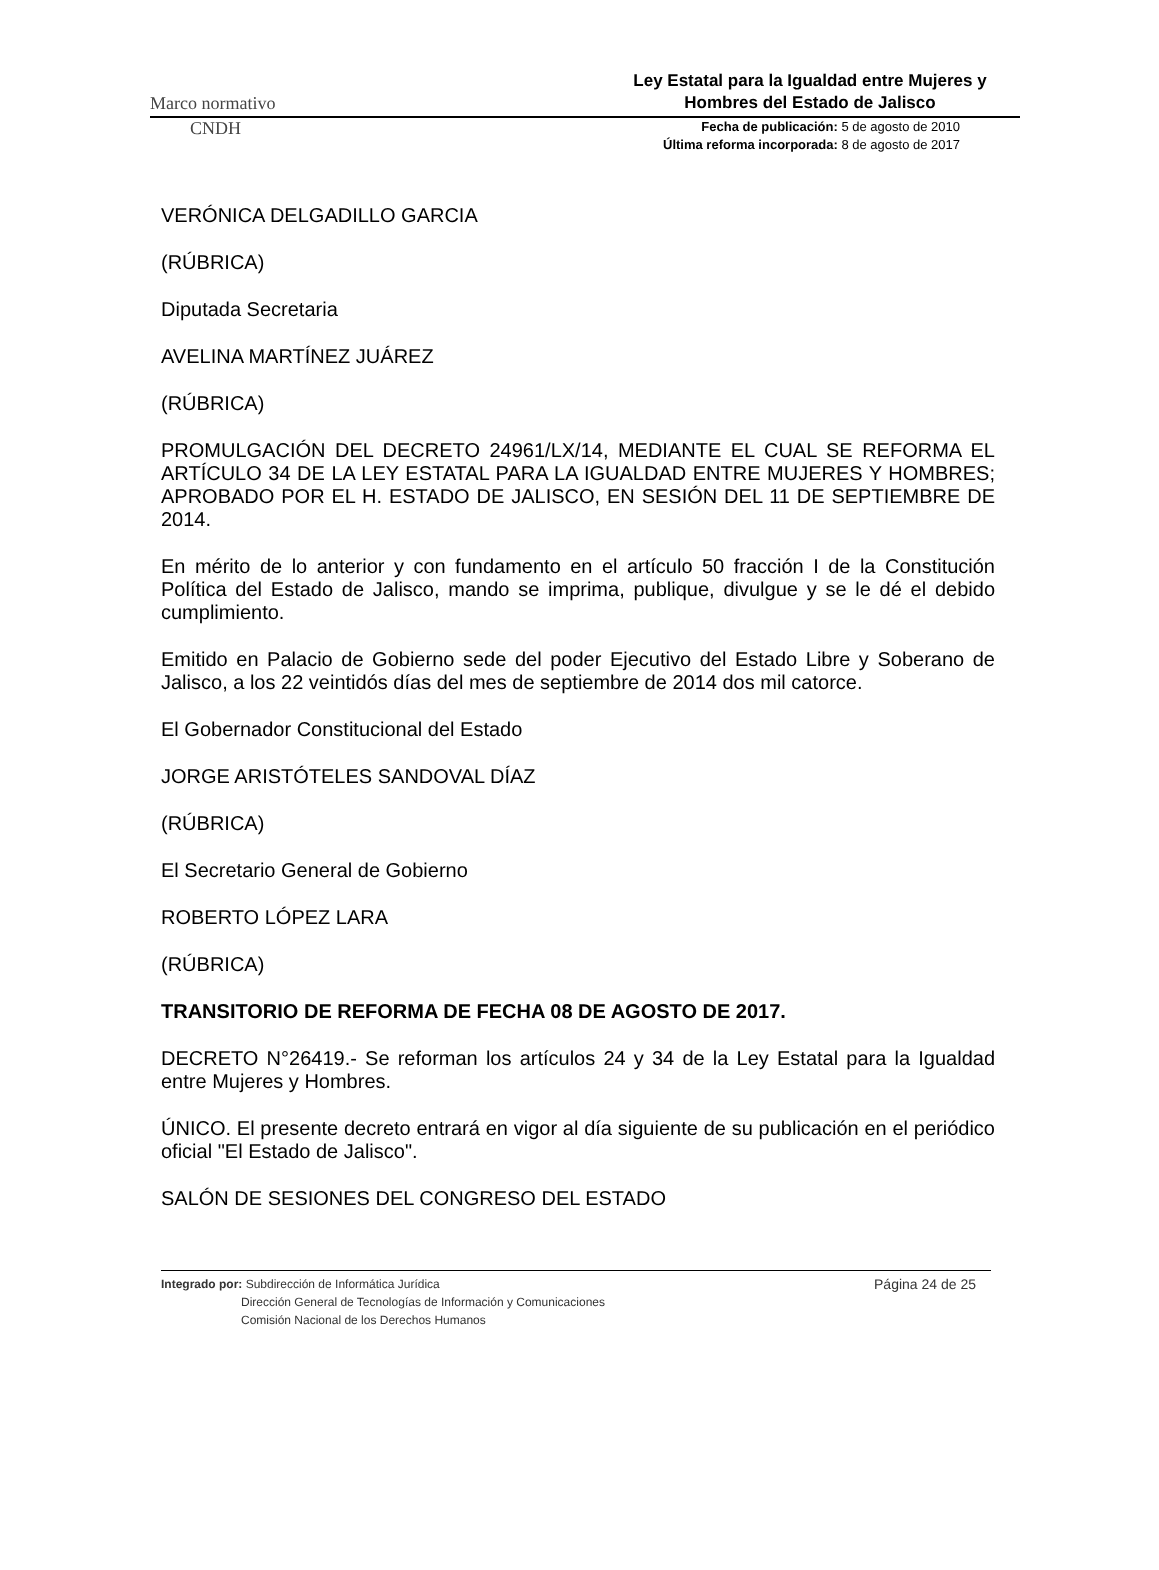Marco normativo Ley Estatal para la Igualdad entre Mujeres y Hombres del Estado de Jalisco
CNDH Fecha de publicación: 5 de agosto de 2010
Última reforma incorporada: 8 de agosto de 2017
VERÓNICA DELGADILLO GARCIA
(RÚBRICA)
Diputada Secretaria
AVELINA MARTÍNEZ JUÁREZ
(RÚBRICA)
PROMULGACIÓN DEL DECRETO 24961/LX/14, MEDIANTE EL CUAL SE REFORMA EL ARTÍCULO 34 DE LA LEY ESTATAL PARA LA IGUALDAD ENTRE MUJERES Y HOMBRES; APROBADO POR EL H. ESTADO DE JALISCO, EN SESIÓN DEL 11 DE SEPTIEMBRE DE 2014.
En mérito de lo anterior y con fundamento en el artículo 50 fracción I de la Constitución Política del Estado de Jalisco, mando se imprima, publique, divulgue y se le dé el debido cumplimiento.
Emitido en Palacio de Gobierno sede del poder Ejecutivo del Estado Libre y Soberano de Jalisco, a los 22 veintidós días del mes de septiembre de 2014 dos mil catorce.
El Gobernador Constitucional del Estado
JORGE ARISTÓTELES SANDOVAL DÍAZ
(RÚBRICA)
El Secretario General de Gobierno
ROBERTO LÓPEZ LARA
(RÚBRICA)
TRANSITORIO DE REFORMA DE FECHA 08 DE AGOSTO DE 2017.
DECRETO N°26419.- Se reforman los artículos 24 y 34 de la Ley Estatal para la Igualdad entre Mujeres y Hombres.
ÚNICO. El presente decreto entrará en vigor al día siguiente de su publicación en el periódico oficial "El Estado de Jalisco".
SALÓN DE SESIONES DEL CONGRESO DEL ESTADO
Integrado por: Subdirección de Informática Jurídica
Dirección General de Tecnologías de Información y Comunicaciones
Comisión Nacional de los Derechos Humanos
Página 24 de 25